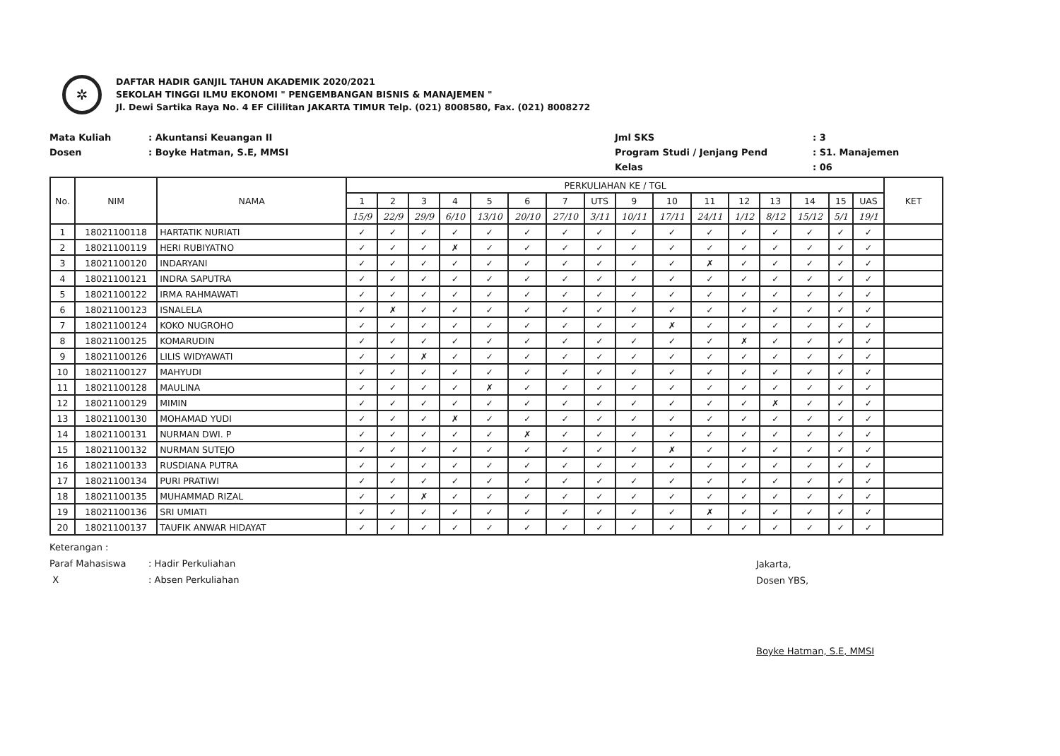✲
DAFTAR HADIR GANJIL TAHUN AKADEMIK 2020/2021
SEKOLAH TINGGI ILMU EKONOMI " PENGEMBANGAN BISNIS & MANAJEMEN "
Jl. Dewi Sartika Raya No. 4 EF Cililitan JAKARTA TIMUR Telp. (021) 8008580, Fax. (021) 8008272
Mata Kuliah: Akuntansi Keuangan II
Dosen: Boyke Hatman, S.E, MMSI
Jml SKS: 3
Program Studi / Jenjang Pend: S1. Manajemen
Kelas: 06
| No. | NIM | NAMA | PERKULIAHAN KE / TGL | | | | | | | | | | | | | | | | KET |
| --- | --- | --- | --- | --- | --- | --- | --- | --- | --- | --- | --- | --- | --- | --- | --- | --- | --- | --- | --- |
| | | | 1 | 2 | 3 | 4 | 5 | 6 | 7 | UTS | 9 | 10 | 11 | 12 | 13 | 14 | 15 | UAS | |
| | | | 15/9 | 22/9 | 29/9 | 6/10 | 13/10 | 20/10 | 27/10 | 3/11 | 10/11 | 17/11 | 24/11 | 1/12 | 8/12 | 15/12 | 5/1 | 19/1 | |
| 1 | 18021100118 | HARTATIK NURIATI | ✓ | ✓ | ✓ | ✓ | ✓ | ✓ | ✓ | ✓ | ✓ | ✓ | ✓ | ✓ | ✓ | ✓ | ✓ | ✓ | |
| 2 | 18021100119 | HERI RUBIYATNO | ✓ | ✓ | ✓ | ✗ | ✓ | ✓ | ✓ | ✓ | ✓ | ✓ | ✓ | ✓ | ✓ | ✓ | ✓ | ✓ | |
| 3 | 18021100120 | INDARYANI | ✓ | ✓ | ✓ | ✓ | ✓ | ✓ | ✓ | ✓ | ✓ | ✓ | ✗ | ✓ | ✓ | ✓ | ✓ | ✓ | |
| 4 | 18021100121 | INDRA SAPUTRA | ✓ | ✓ | ✓ | ✓ | ✓ | ✓ | ✓ | ✓ | ✓ | ✓ | ✓ | ✓ | ✓ | ✓ | ✓ | ✓ | |
| 5 | 18021100122 | IRMA RAHMAWATI | ✓ | ✓ | ✓ | ✓ | ✓ | ✓ | ✓ | ✓ | ✓ | ✓ | ✓ | ✓ | ✓ | ✓ | ✓ | ✓ | |
| 6 | 18021100123 | ISNALELA | ✓ | ✗ | ✓ | ✓ | ✓ | ✓ | ✓ | ✓ | ✓ | ✓ | ✓ | ✓ | ✓ | ✓ | ✓ | ✓ | |
| 7 | 18021100124 | KOKO NUGROHO | ✓ | ✓ | ✓ | ✓ | ✓ | ✓ | ✓ | ✓ | ✓ | ✗ | ✓ | ✓ | ✓ | ✓ | ✓ | ✓ | |
| 8 | 18021100125 | KOMARUDIN | ✓ | ✓ | ✓ | ✓ | ✓ | ✓ | ✓ | ✓ | ✓ | ✓ | ✓ | ✗ | ✓ | ✓ | ✓ | ✓ | |
| 9 | 18021100126 | LILIS WIDYAWATI | ✓ | ✓ | ✗ | ✓ | ✓ | ✓ | ✓ | ✓ | ✓ | ✓ | ✓ | ✓ | ✓ | ✓ | ✓ | ✓ | |
| 10 | 18021100127 | MAHYUDI | ✓ | ✓ | ✓ | ✓ | ✓ | ✓ | ✓ | ✓ | ✓ | ✓ | ✓ | ✓ | ✓ | ✓ | ✓ | ✓ | |
| 11 | 18021100128 | MAULINA | ✓ | ✓ | ✓ | ✓ | ✗ | ✓ | ✓ | ✓ | ✓ | ✓ | ✓ | ✓ | ✓ | ✓ | ✓ | ✓ | |
| 12 | 18021100129 | MIMIN | ✓ | ✓ | ✓ | ✓ | ✓ | ✓ | ✓ | ✓ | ✓ | ✓ | ✓ | ✓ | ✗ | ✓ | ✓ | ✓ | |
| 13 | 18021100130 | MOHAMAD YUDI | ✓ | ✓ | ✓ | ✗ | ✓ | ✓ | ✓ | ✓ | ✓ | ✓ | ✓ | ✓ | ✓ | ✓ | ✓ | ✓ | |
| 14 | 18021100131 | NURMAN DWI. P | ✓ | ✓ | ✓ | ✓ | ✓ | ✗ | ✓ | ✓ | ✓ | ✓ | ✓ | ✓ | ✓ | ✓ | ✓ | ✓ | |
| 15 | 18021100132 | NURMAN SUTEJO | ✓ | ✓ | ✓ | ✓ | ✓ | ✓ | ✓ | ✓ | ✓ | ✗ | ✓ | ✓ | ✓ | ✓ | ✓ | ✓ | |
| 16 | 18021100133 | RUSDIANA PUTRA | ✓ | ✓ | ✓ | ✓ | ✓ | ✓ | ✓ | ✓ | ✓ | ✓ | ✓ | ✓ | ✓ | ✓ | ✓ | ✓ | |
| 17 | 18021100134 | PURI PRATIWI | ✓ | ✓ | ✓ | ✓ | ✓ | ✓ | ✓ | ✓ | ✓ | ✓ | ✓ | ✓ | ✓ | ✓ | ✓ | ✓ | |
| 18 | 18021100135 | MUHAMMAD RIZAL | ✓ | ✓ | ✗ | ✓ | ✓ | ✓ | ✓ | ✓ | ✓ | ✓ | ✓ | ✓ | ✓ | ✓ | ✓ | ✓ | |
| 19 | 18021100136 | SRI UMIATI | ✓ | ✓ | ✓ | ✓ | ✓ | ✓ | ✓ | ✓ | ✓ | ✓ | ✗ | ✓ | ✓ | ✓ | ✓ | ✓ | |
| 20 | 18021100137 | TAUFIK ANWAR HIDAYAT | ✓ | ✓ | ✓ | ✓ | ✓ | ✓ | ✓ | ✓ | ✓ | ✓ | ✓ | ✓ | ✓ | ✓ | ✓ | ✓ | |
Keterangan :
Paraf Mahasiswa: Hadir Perkuliahan
X: Absen Perkuliahan
Jakarta,
Dosen YBS,
Boyke Hatman, S.E, MMSI